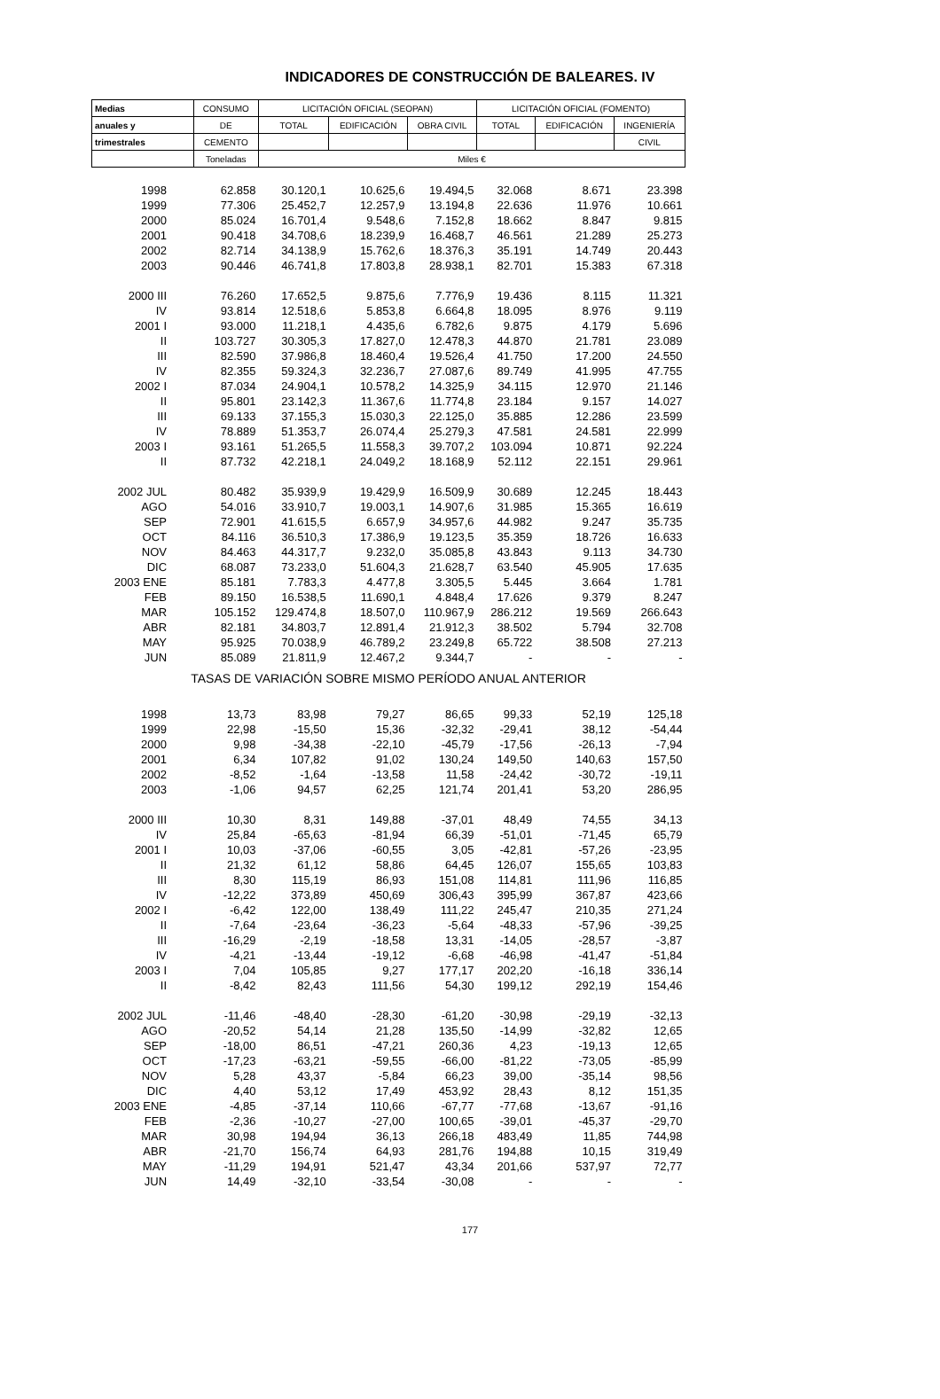INDICADORES DE CONSTRUCCIÓN DE BALEARES. IV
| Medias | CONSUMO | LICITACIÓN OFICIAL (SEOPAN) | | | LICITACIÓN OFICIAL (FOMENTO) | | |
| --- | --- | --- | --- | --- | --- | --- | --- |
| anuales y | DE | TOTAL | EDIFICACIÓN | OBRA CIVIL | TOTAL | EDIFICACIÓN | INGENIERÍA |
| trimestrales | CEMENTO | | | | | | CIVIL |
| | Toneladas | Miles € | | | | | |
| 1998 | 62.858 | 30.120,1 | 10.625,6 | 19.494,5 | 32.068 | 8.671 | 23.398 |
| 1999 | 77.306 | 25.452,7 | 12.257,9 | 13.194,8 | 22.636 | 11.976 | 10.661 |
| 2000 | 85.024 | 16.701,4 | 9.548,6 | 7.152,8 | 18.662 | 8.847 | 9.815 |
| 2001 | 90.418 | 34.708,6 | 18.239,9 | 16.468,7 | 46.561 | 21.289 | 25.273 |
| 2002 | 82.714 | 34.138,9 | 15.762,6 | 18.376,3 | 35.191 | 14.749 | 20.443 |
| 2003 | 90.446 | 46.741,8 | 17.803,8 | 28.938,1 | 82.701 | 15.383 | 67.318 |
| 2000 III | 76.260 | 17.652,5 | 9.875,6 | 7.776,9 | 19.436 | 8.115 | 11.321 |
| IV | 93.814 | 12.518,6 | 5.853,8 | 6.664,8 | 18.095 | 8.976 | 9.119 |
| 2001 I | 93.000 | 11.218,1 | 4.435,6 | 6.782,6 | 9.875 | 4.179 | 5.696 |
| II | 103.727 | 30.305,3 | 17.827,0 | 12.478,3 | 44.870 | 21.781 | 23.089 |
| III | 82.590 | 37.986,8 | 18.460,4 | 19.526,4 | 41.750 | 17.200 | 24.550 |
| IV | 82.355 | 59.324,3 | 32.236,7 | 27.087,6 | 89.749 | 41.995 | 47.755 |
| 2002 I | 87.034 | 24.904,1 | 10.578,2 | 14.325,9 | 34.115 | 12.970 | 21.146 |
| II | 95.801 | 23.142,3 | 11.367,6 | 11.774,8 | 23.184 | 9.157 | 14.027 |
| III | 69.133 | 37.155,3 | 15.030,3 | 22.125,0 | 35.885 | 12.286 | 23.599 |
| IV | 78.889 | 51.353,7 | 26.074,4 | 25.279,3 | 47.581 | 24.581 | 22.999 |
| 2003 I | 93.161 | 51.265,5 | 11.558,3 | 39.707,2 | 103.094 | 10.871 | 92.224 |
| II | 87.732 | 42.218,1 | 24.049,2 | 18.168,9 | 52.112 | 22.151 | 29.961 |
| 2002 JUL | 80.482 | 35.939,9 | 19.429,9 | 16.509,9 | 30.689 | 12.245 | 18.443 |
| AGO | 54.016 | 33.910,7 | 19.003,1 | 14.907,6 | 31.985 | 15.365 | 16.619 |
| SEP | 72.901 | 41.615,5 | 6.657,9 | 34.957,6 | 44.982 | 9.247 | 35.735 |
| OCT | 84.116 | 36.510,3 | 17.386,9 | 19.123,5 | 35.359 | 18.726 | 16.633 |
| NOV | 84.463 | 44.317,7 | 9.232,0 | 35.085,8 | 43.843 | 9.113 | 34.730 |
| DIC | 68.087 | 73.233,0 | 51.604,3 | 21.628,7 | 63.540 | 45.905 | 17.635 |
| 2003 ENE | 85.181 | 7.783,3 | 4.477,8 | 3.305,5 | 5.445 | 3.664 | 1.781 |
| FEB | 89.150 | 16.538,5 | 11.690,1 | 4.848,4 | 17.626 | 9.379 | 8.247 |
| MAR | 105.152 | 129.474,8 | 18.507,0 | 110.967,9 | 286.212 | 19.569 | 266.643 |
| ABR | 82.181 | 34.803,7 | 12.891,4 | 21.912,3 | 38.502 | 5.794 | 32.708 |
| MAY | 95.925 | 70.038,9 | 46.789,2 | 23.249,8 | 65.722 | 38.508 | 27.213 |
| JUN | 85.089 | 21.811,9 | 12.467,2 | 9.344,7 | - | - | - |
| TASAS DE VARIACIÓN SOBRE MISMO PERÍODO ANUAL ANTERIOR | | | | | | | |
| 1998 | 13,73 | 83,98 | 79,27 | 86,65 | 99,33 | 52,19 | 125,18 |
| 1999 | 22,98 | -15,50 | 15,36 | -32,32 | -29,41 | 38,12 | -54,44 |
| 2000 | 9,98 | -34,38 | -22,10 | -45,79 | -17,56 | -26,13 | -7,94 |
| 2001 | 6,34 | 107,82 | 91,02 | 130,24 | 149,50 | 140,63 | 157,50 |
| 2002 | -8,52 | -1,64 | -13,58 | 11,58 | -24,42 | -30,72 | -19,11 |
| 2003 | -1,06 | 94,57 | 62,25 | 121,74 | 201,41 | 53,20 | 286,95 |
| 2000 III | 10,30 | 8,31 | 149,88 | -37,01 | 48,49 | 74,55 | 34,13 |
| IV | 25,84 | -65,63 | -81,94 | 66,39 | -51,01 | -71,45 | 65,79 |
| 2001 I | 10,03 | -37,06 | -60,55 | 3,05 | -42,81 | -57,26 | -23,95 |
| II | 21,32 | 61,12 | 58,86 | 64,45 | 126,07 | 155,65 | 103,83 |
| III | 8,30 | 115,19 | 86,93 | 151,08 | 114,81 | 111,96 | 116,85 |
| IV | -12,22 | 373,89 | 450,69 | 306,43 | 395,99 | 367,87 | 423,66 |
| 2002 I | -6,42 | 122,00 | 138,49 | 111,22 | 245,47 | 210,35 | 271,24 |
| II | -7,64 | -23,64 | -36,23 | -5,64 | -48,33 | -57,96 | -39,25 |
| III | -16,29 | -2,19 | -18,58 | 13,31 | -14,05 | -28,57 | -3,87 |
| IV | -4,21 | -13,44 | -19,12 | -6,68 | -46,98 | -41,47 | -51,84 |
| 2003 I | 7,04 | 105,85 | 9,27 | 177,17 | 202,20 | -16,18 | 336,14 |
| II | -8,42 | 82,43 | 111,56 | 54,30 | 199,12 | 292,19 | 154,46 |
| 2002 JUL | -11,46 | -48,40 | -28,30 | -61,20 | -30,98 | -29,19 | -32,13 |
| AGO | -20,52 | 54,14 | 21,28 | 135,50 | -14,99 | -32,82 | 12,65 |
| SEP | -18,00 | 86,51 | -47,21 | 260,36 | 4,23 | -19,13 | 12,65 |
| OCT | -17,23 | -63,21 | -59,55 | -66,00 | -81,22 | -73,05 | -85,99 |
| NOV | 5,28 | 43,37 | -5,84 | 66,23 | 39,00 | -35,14 | 98,56 |
| DIC | 4,40 | 53,12 | 17,49 | 453,92 | 28,43 | 8,12 | 151,35 |
| 2003 ENE | -4,85 | -37,14 | 110,66 | -67,77 | -77,68 | -13,67 | -91,16 |
| FEB | -2,36 | -10,27 | -27,00 | 100,65 | -39,01 | -45,37 | -29,70 |
| MAR | 30,98 | 194,94 | 36,13 | 266,18 | 483,49 | 11,85 | 744,98 |
| ABR | -21,70 | 156,74 | 64,93 | 281,76 | 194,88 | 10,15 | 319,49 |
| MAY | -11,29 | 194,91 | 521,47 | 43,34 | 201,66 | 537,97 | 72,77 |
| JUN | 14,49 | -32,10 | -33,54 | -30,08 | - | - | - |
177